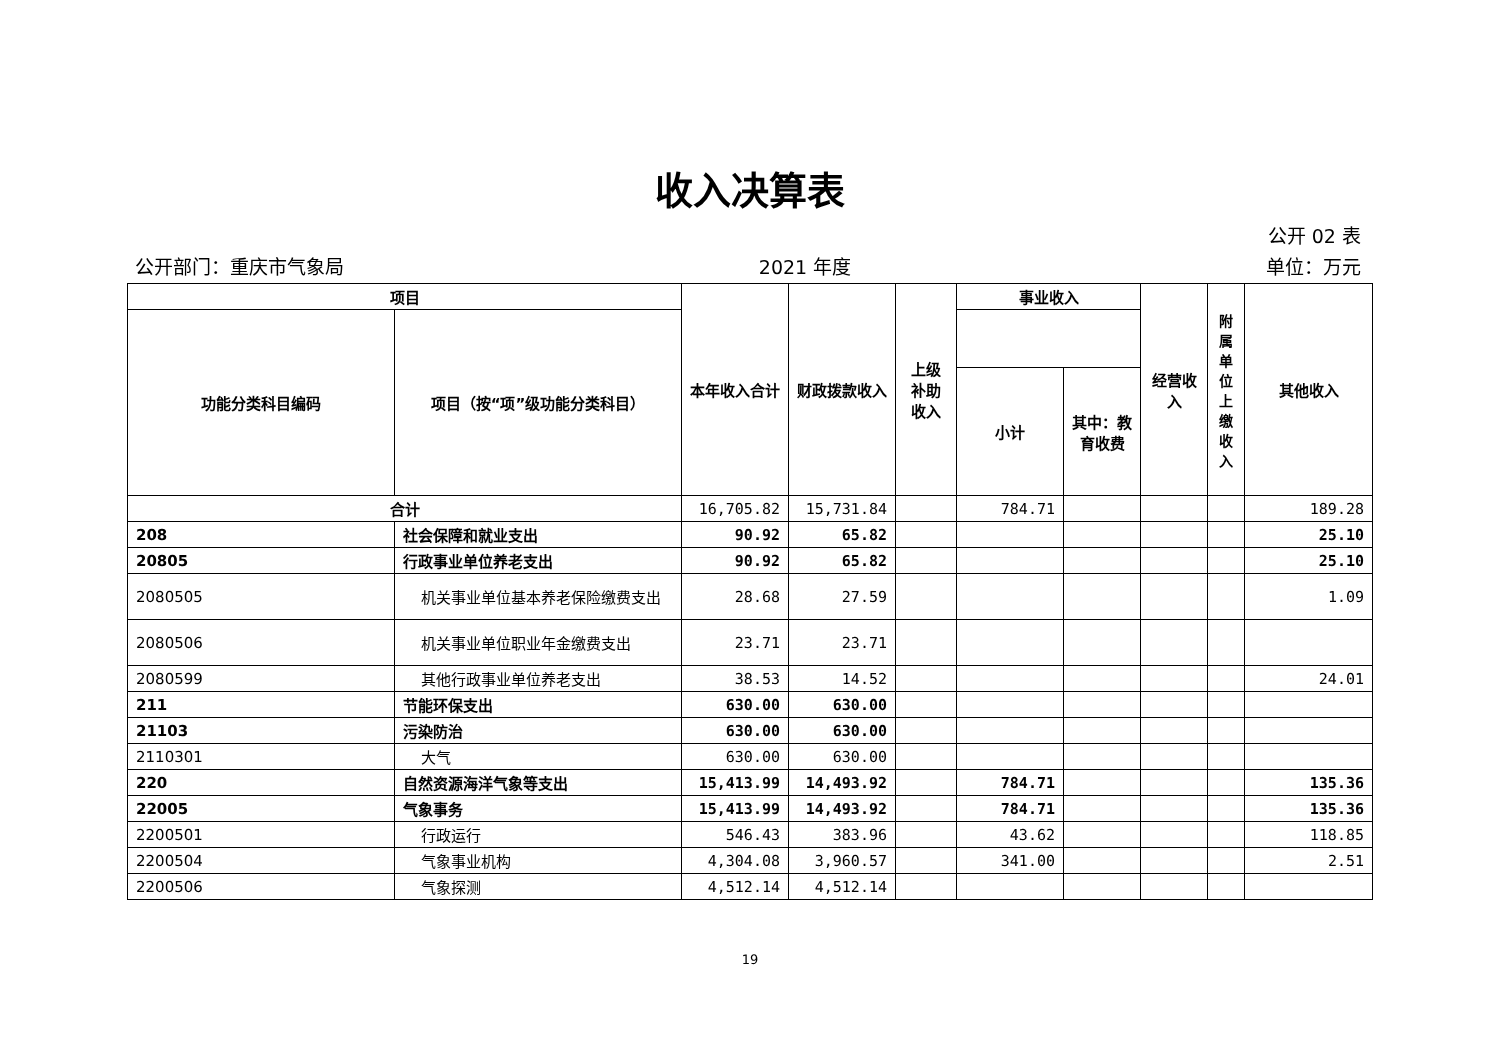收入决算表
公开 02 表
公开部门：重庆市气象局 2021 年度 单位：万元
| 项目 | | 本年收入合计 | 财政拨款收入 | 上级补助收入 | 事业收入 | | 经营收入 | 附属单位上缴收入 | 其他收入 |
| --- | --- | --- | --- | --- | --- | --- | --- | --- | --- |
| 功能分类科目编码 | 项目（按“项”级功能分类科目） | | | | | | | | |
| | | | | | 小计 | 其中：教育收费 | | | |
| 合计 | | 16,705.82 | 15,731.84 | | 784.71 | | | | 189.28 |
| 208 | 社会保障和就业支出 | 90.92 | 65.82 | | | | | | 25.10 |
| 20805 | 行政事业单位养老支出 | 90.92 | 65.82 | | | | | | 25.10 |
| 2080505 | 机关事业单位基本养老保险缴费支出 | 28.68 | 27.59 | | | | | | 1.09 |
| 2080506 | 机关事业单位职业年金缴费支出 | 23.71 | 23.71 | | | | | | |
| 2080599 | 其他行政事业单位养老支出 | 38.53 | 14.52 | | | | | | 24.01 |
| 211 | 节能环保支出 | 630.00 | 630.00 | | | | | | |
| 21103 | 污染防治 | 630.00 | 630.00 | | | | | | |
| 2110301 | 大气 | 630.00 | 630.00 | | | | | | |
| 220 | 自然资源海洋气象等支出 | 15,413.99 | 14,493.92 | | 784.71 | | | | 135.36 |
| 22005 | 气象事务 | 15,413.99 | 14,493.92 | | 784.71 | | | | 135.36 |
| 2200501 | 行政运行 | 546.43 | 383.96 | | 43.62 | | | | 118.85 |
| 2200504 | 气象事业机构 | 4,304.08 | 3,960.57 | | 341.00 | | | | 2.51 |
| 2200506 | 气象探测 | 4,512.14 | 4,512.14 | | | | | | |
19